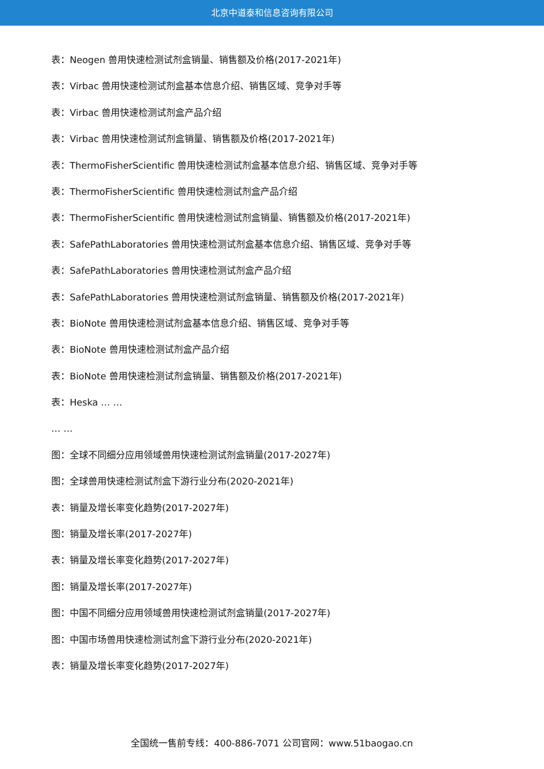北京中道泰和信息咨询有限公司
表：Neogen 兽用快速检测试剂盒销量、销售额及价格(2017-2021年)
表：Virbac 兽用快速检测试剂盒基本信息介绍、销售区域、竞争对手等
表：Virbac 兽用快速检测试剂盒产品介绍
表：Virbac 兽用快速检测试剂盒销量、销售额及价格(2017-2021年)
表：ThermoFisherScientific 兽用快速检测试剂盒基本信息介绍、销售区域、竞争对手等
表：ThermoFisherScientific 兽用快速检测试剂盒产品介绍
表：ThermoFisherScientific 兽用快速检测试剂盒销量、销售额及价格(2017-2021年)
表：SafePathLaboratories 兽用快速检测试剂盒基本信息介绍、销售区域、竞争对手等
表：SafePathLaboratories 兽用快速检测试剂盒产品介绍
表：SafePathLaboratories 兽用快速检测试剂盒销量、销售额及价格(2017-2021年)
表：BioNote 兽用快速检测试剂盒基本信息介绍、销售区域、竞争对手等
表：BioNote 兽用快速检测试剂盒产品介绍
表：BioNote 兽用快速检测试剂盒销量、销售额及价格(2017-2021年)
表：Heska … …
… …
图：全球不同细分应用领域兽用快速检测试剂盒销量(2017-2027年)
图：全球兽用快速检测试剂盒下游行业分布(2020-2021年)
表：销量及增长率变化趋势(2017-2027年)
图：销量及增长率(2017-2027年)
表：销量及增长率变化趋势(2017-2027年)
图：销量及增长率(2017-2027年)
图：中国不同细分应用领域兽用快速检测试剂盒销量(2017-2027年)
图：中国市场兽用快速检测试剂盒下游行业分布(2020-2021年)
表：销量及增长率变化趋势(2017-2027年)
全国统一售前专线：400-886-7071 公司官网：www.51baogao.cn